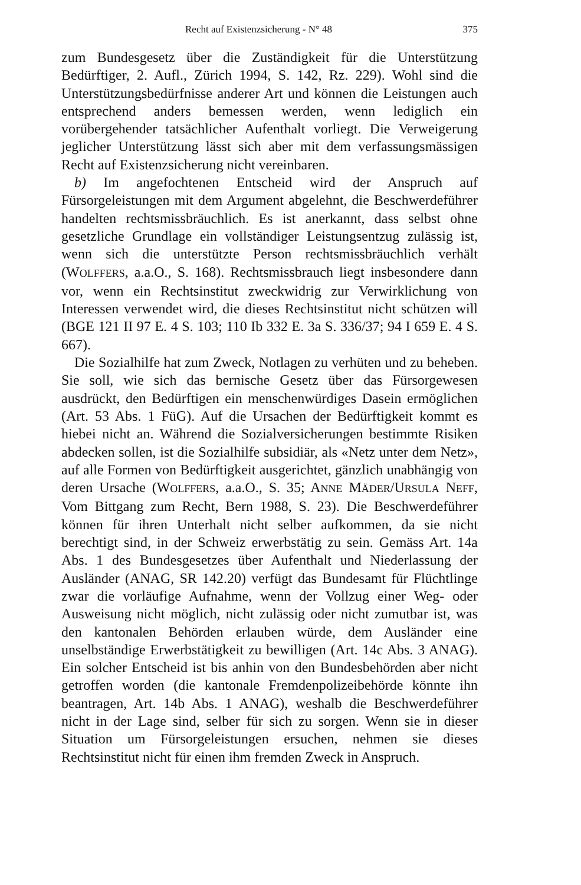Recht auf Existenzsicherung - N° 48 375
zum Bundesgesetz über die Zuständigkeit für die Unterstützung Bedürftiger, 2. Aufl., Zürich 1994, S. 142, Rz. 229). Wohl sind die Unterstützungsbedürfnisse anderer Art und können die Leistungen auch entsprechend anders bemessen werden, wenn lediglich ein vorübergehender tatsächlicher Aufenthalt vorliegt. Die Verweigerung jeglicher Unterstützung lässt sich aber mit dem verfassungsmässigen Recht auf Existenzsicherung nicht vereinbaren.
b) Im angefochtenen Entscheid wird der Anspruch auf Fürsorgeleistungen mit dem Argument abgelehnt, die Beschwerdeführer handelten rechtsmissbräuchlich. Es ist anerkannt, dass selbst ohne gesetzliche Grundlage ein vollständiger Leistungsentzug zulässig ist, wenn sich die unterstützte Person rechtsmissbräuchlich verhält (WOLFFERS, a.a.O., S. 168). Rechtsmissbrauch liegt insbesondere dann vor, wenn ein Rechtsinstitut zweckwidrig zur Verwirklichung von Interessen verwendet wird, die dieses Rechtsinstitut nicht schützen will (BGE 121 II 97 E. 4 S. 103; 110 Ib 332 E. 3a S. 336/37; 94 I 659 E. 4 S. 667).
Die Sozialhilfe hat zum Zweck, Notlagen zu verhüten und zu beheben. Sie soll, wie sich das bernische Gesetz über das Fürsorgewesen ausdrückt, den Bedürftigen ein menschenwürdiges Dasein ermöglichen (Art. 53 Abs. 1 FüG). Auf die Ursachen der Bedürftigkeit kommt es hiebei nicht an. Während die Sozialversicherungen bestimmte Risiken abdecken sollen, ist die Sozialhilfe subsidiär, als «Netz unter dem Netz», auf alle Formen von Bedürftigkeit ausgerichtet, gänzlich unabhängig von deren Ursache (WOLFFERS, a.a.O., S. 35; ANNE MÄDER/URSULA NEFF, Vom Bittgang zum Recht, Bern 1988, S. 23). Die Beschwerdeführer können für ihren Unterhalt nicht selber aufkommen, da sie nicht berechtigt sind, in der Schweiz erwerbstätig zu sein. Gemäss Art. 14a Abs. 1 des Bundesgesetzes über Aufenthalt und Niederlassung der Ausländer (ANAG, SR 142.20) verfügt das Bundesamt für Flüchtlinge zwar die vorläufige Aufnahme, wenn der Vollzug einer Weg- oder Ausweisung nicht möglich, nicht zulässig oder nicht zumutbar ist, was den kantonalen Behörden erlauben würde, dem Ausländer eine unselbständige Erwerbstätigkeit zu bewilligen (Art. 14c Abs. 3 ANAG). Ein solcher Entscheid ist bis anhin von den Bundesbehörden aber nicht getroffen worden (die kantonale Fremdenpolizeibehörde könnte ihn beantragen, Art. 14b Abs. 1 ANAG), weshalb die Beschwerdeführer nicht in der Lage sind, selber für sich zu sorgen. Wenn sie in dieser Situation um Fürsorgeleistungen ersuchen, nehmen sie dieses Rechtsinstitut nicht für einen ihm fremden Zweck in Anspruch.